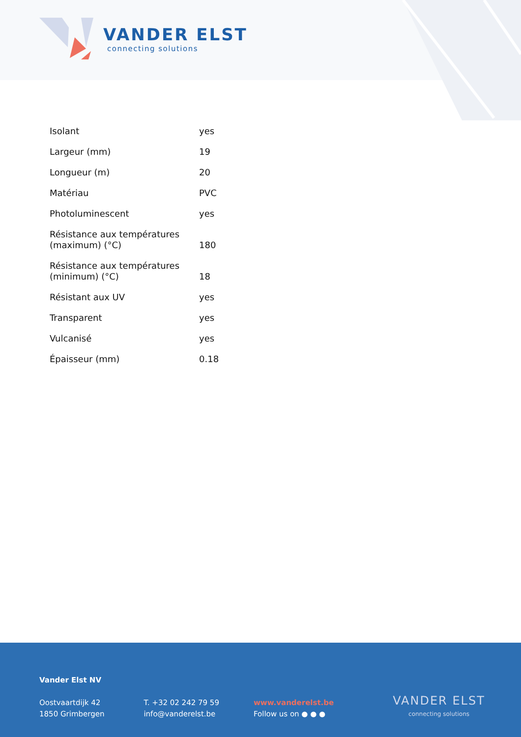VANDER ELST
connecting solutions
| Isolant | yes |
| Largeur (mm) | 19 |
| Longueur (m) | 20 |
| Matériau | PVC |
| Photoluminescent | yes |
| Résistance aux températures (maximum) (°C) | 180 |
| Résistance aux températures (minimum) (°C) | 18 |
| Résistant aux UV | yes |
| Transparent | yes |
| Vulcanisé | yes |
| Épaisseur (mm) | 0.18 |
Vander Elst NV
Oostvaartdijk 42
1850 Grimbergen
T. +32 02 242 79 59
info@vanderelst.be
www.vanderelst.be
Follow us on ● ● ●
VANDER ELST
connecting solutions